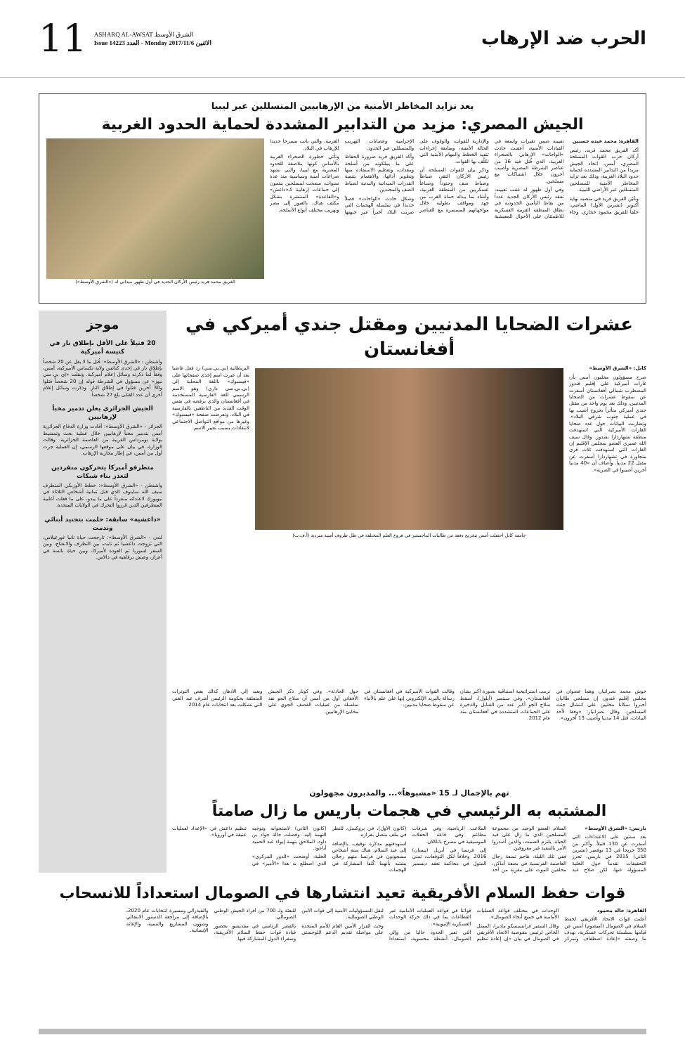الحرب ضد الإرهاب
11
ASHARQ AL-AWSAT الشرق الأوسط
Issue 14223 العدد - Monday 2017/11/6 الاثنين
بعد تزايد المخاطر الأمنية من الإرهابيين المتسللين عبر ليبيا
الجيش المصري: مزيد من التدابير المشددة لحماية الحدود الغربية
القاهرة: محمد عبده حسنين
أكد الفريق محمد فريد، رئيس أركان حرب القوات المسلحة المصري، أمس، اتخاذ الجيش مزيداً من التدابير المشددة لحماية حدود البلاد الغربية، وذلك بعد تزايد المخاطر الأمنية للمسلحين المتسللين عبر الأراضي الليبية.
وعُيّن الفريق فريد في منصبه نهاية أكتوبر (تشرين الأول) الماضي، خلفاً للفريق محمود حجازي. وجاء تعيينه ضمن تغيرات واسعة في القيادات الأمنية، أعقبت حادث «الواحات» الإرهابي بالصحراء الغربية، الذي قُتل فيه 16 من عناصر الشرطة المصرية وأصيب آخرون خلال اشتباكات مع مسلحين.
وفي أول ظهور له عقب تعيينه، تفقد رئيس الأركان الجديد عدداً من نقاط التأمين الحدودية في نطاق المنطقة الغربية العسكرية للاطمئنان على الأحوال المعيشية والإدارية للقوات، والوقوف على الحالة الأمنية، ومتابعة إجراءات تنفيذ الخطط والمهام الأمنية التي تكلّف بها القوات.
وذكر بيان للقوات المسلحة أن رئيس الأركان التقى ضباطاً وضباط صف وجنوداً وصناعاً عسكريين من المنطقة الغربية، وأشاد بما يبذله حماة الغرب من جهد ومواقف بطولية خلال مواجهاتهم المستمرة مع العناصر الإجرامية وعصابات التهريب والمتسللين عبر الحدود.
وأكد الفريق فريد ضرورة الحفاظ على ما يملكونه من أسلحة ومعدات، وتعظيم الاستفادة منها وتطوير أدائها، والاهتمام بتنمية القدرات الميدانية والبدنية لضباط الصف والمجندين.
وشكل حادث «الواحات» فصلاً جديداً في سلسلة الهجمات التي ضربت البلاد أخيراً عبر جبهتها الغربية، والتي باتت مسرحاً جديداً للإرهاب في البلاد.
وتأتي خطورة الصحراء الغربية بالأساس كونها ملاصقة للحدود المصرية مع ليبيا، والتي تشهد صراعات أمنية وسياسية منذ عدة سنوات، سمحت لمسلحين بنتمون إلى جماعات إرهابية كـ«داعش» و«القاعدة» المنتشرة بشكل مكثف هناك، بالعبور إلى مصر وتهريب مختلف أنواع الأسلحة.
الفريق محمد فريد رئيس الأركان الجديد في أول ظهور ميداني له («الشرق الأوسط»)
عشرات الضحايا المدنيين ومقتل جندي أميركي في أفغانستان
كابل: «الشرق الأوسط»
صرح مسؤولون محليون أمس بأن غارات أميركية على إقليم قندوز المضطرب شمالي أفغانستان أسفرت عن سقوط عشرات من الضحايا المدنيين، وذلك بعد يوم واحد من مقتل جندي أميركي متأثراً بجروح أصيب بها في عملية جنوب شرقي البلاد». وتضاربت البيانات حول عدد ضحايا الغارات الأميركية التي استهدفت منطقة تشهاردارا بقندوز. وقال سيف الله عميري العضو بمجلس الإقليم إن الغارات التي استهدفت ثلاث قرى متجاورة في تشهاردارا أسفرت عن مقتل 22 مدنياً. وأضاف أن «40 مدنيا آخرين أصيبوا في الضربة».
جامعة كابل احتفلت أمس بتخريج دفعة من طالبات الماجستير في فروع العلم المختلفة في ظل ظروف أمنية متردية (أ.ف.ب)
البريطانية (بي.بي.سي) رد فعل غاضبا بعد أن غيرت اسم إحدى صفحاتها على «فيسبوك» باللغة المحلية إلى (بي.بي.سي داري) وهو الاسم الرسمي للغة الفارسية المستخدمة في أفغانستان والذي يرفضه في نفس الوقت العديد من الناطقين بالفارسية في البلاد. وتعرضت صفحة «فيسبوك» وغيرها من مواقع التواصل الاجتماعي لانتقادات بسبب تغيير الاسم.
خوش محمد نصراتيار، وهما عضوان في مجلس إقليم قندوز، إن مسلحي طالبان أجبروا سكانا محليين على انتشال جثث المسلحين. وقال نصراتيار: «وفقا لأحد البيانات، قتل 14 مدنيا وأصيب 13 آخرون».
ترمب استراتيجية استباقية بصورة أكبر بشأن أفغانستان». وفي سبتمبر (أيلول)، أسقط سلاح الجو أكبر عدد من القنابل والذخيرة على الجماعات المتشددة في أفغانستان منذ عام 2012.
وقالت القوات الأميركية في أفغانستان في رسالة بالبريد الإلكتروني إنها على علم بالأنباء عن سقوط ضحايا مدنيين.
حول الحادثة». وفي كونار ذكر الجيش الأفغاني أول من أمس أن سلاح الجو نفذ سلسلة من عمليات القصف الجوي على مخابئ الإرهابيين.
وبعيد إلى الأذهان كذلك بعض التوترات المتعلقة بحكومة الرئيس أشرف عبد الغني التي تشكلت بعد انتخابات عام 2014.
تهم بالإجمال لـ 15 «مشبوهاً»... والمدبرون مجهولون
المشتبه به الرئيسي في هجمات باريس ما زال صامتاً
باريس: «الشرق الأوسط»
بعد سنتين على الاعتداءات التي أسفرت عن 130 قتيلاً، وأكثر من 350 جريحاً في 13 نوفمبر (تشرين الثاني) 2015 في باريس، تحرز التحقيقات تقدماً حول الخلية المسؤولة عنها، لكن صلاح عبد السلام العضو الوحيد من مجموعة المسلحين الذي ما زال على قيد الحياة، يلتزم الصمت، والذين أصدروا الأمر بالتنفيذ غير معروفين.
ففي تلك الليلة، هاجم تسعة رجال العاصمة الفرنسية في بضعة أماكن، مخلفين الموت على مقربة من أحد الملاعب الرياضية، وفي شرفات مطاعم وفي قاعة الحفلات الموسيقية في مسرح باتاكلان.
إلى فرنسا في أبريل (نيسان) 2016. وخلافاً لكل التوقعات، تمنى المثول في محاكمة تعقد ديسمبر (كانون الأول)، في بروكسل، للنظر في ملف متصل بفراره.
استهدفتهم مذكرة توقيف. بالإضافة إلى عبد السلام، هناك ستة أشخاص مسجونون في فرنسا منهم رجلان يشتبه بأنهما كُلفا المشاركة في الهجمات.
(كانون الثاني) لاستجوابه وتوجيه التهمة إليه. وفصلت حالة جواد بن داود، الملاحق بتهمة إيواء عبد الحميد أباعود.
الخلية، أوضحت «الدور المركزي» الذي اضطلع به هذا «الأمير» في تنظيم داعش في «الإعداد لعمليات عنيفة في أوروبا».
موجز
20 قتيلاً على الأقل بإطلاق نار في كنيسة أميركية
واشنطن - «الشرق الأوسط»: قُتل ما لا يقل عن 20 شخصاً بإطلاق نار في إحدى كنائس ولاية تكساس الأميركية، أمس، وفقاً لما ذكرته وسائل إعلام أميركية. ونقلت «إي بي سي نيوز» عن مسؤول في الشرطة قوله إن 20 شخصاً قتلوا و30 آخرين قتلوا في إطلاق النار. وذكرت وسائل إعلام أخرى أن عدد القتلى بلغ 27 شخصاً.
الجيش الجزائري يعلن تدمير مخبأ لإرهابيين
الجزائر - «الشرق الأوسط»: أفادت وزارة الدفاع الجزائرية أمس بتدمير مخبأ لإرهابيين خلال عملية بحث وتمشيط بولاية بومرداس القريبة من العاصمة الجزائرية. وقالت الوزارة، في بيان على موقعها الرسمي، إن العملية جرت أول من أمس، في إطار محاربة الإرهاب.
متطرفو أميركا يتحركون منفردين لتعذر بناء شبكات
واشنطن - «الشرق الأوسط»: خطط الأوزبكي المتطرف سيف الله سايبوف الذي قتل ثمانية أشخاص الثلاثاء في نيويورك لاعتدائه منفرداً على ما يبدو، على ما فعلت أغلبية المتطرفين الذين قرروا التحرك في الولايات المتحدة.
«داعشية» سابقة: حلمت بتجنيد أبنائي وندمت
لندن - «الشرق الأوسط»: تارجحت حياة تانيا غورغيلاس، التي تزوجت داعشيا ثم تابت، بين التطرف والانفتاح، وبين السفر لسوريا ثم العودة لأميركا، وبين حياة بائسة في أعزاز، وعيش برفاهية في دالاس.
قوات حفظ السلام الأفريقية تعيد انتشارها في الصومال استعداداً للانسحاب
القاهرة: خالد محمود
أعلنت قوات الاتحاد الأفريقي لحفظ السلام في الصومال (أميصوم) أمس عن قيامها بسلسلة تحركات عسكرية، بهدف ما وصفته «إعادة اصطفاف وتمركز الوحدات في مختلف قواعد العمليات الأمامية في جميع أنحاء الصومال».
وقال السفير فرانسيسكو ماديرا، الممثل الخاص لرئيس مفوضية الاتحاد الأفريقي في الصومال في بيان «إن إعادة تنظيم قواتنا في قواعد العمليات الأمامية عبر القطاعات بما في ذلك حركة الوحدات العسكرية الإثيوبية».
التي تعبر الحدود حاليا من وإلى الصومال، أنشطة محسوبة، استعدادا لنقل المسؤوليات الأمنية إلى قوات الأمن الوطني الصومالية.
وحث القرار الأمين العام للأمم المتحدة على مواصلة تقديم الدعم اللوجستي للبعثة ولـ 700 من أفراد الجيش الوطني الصومالي.
بالقصر الرئاسي في مقديشو، بحضور قيادة قوات حفظ السلام الأفريقية، وسفراء الدول المشاركة فيها.
والفيدرالي ومسيرة انتخابات عام 2020، بالإضافة إلى مراجعة الدستور الانتقالي وشؤون المشاريع والتنمية، والإغاثة الإنسانية.